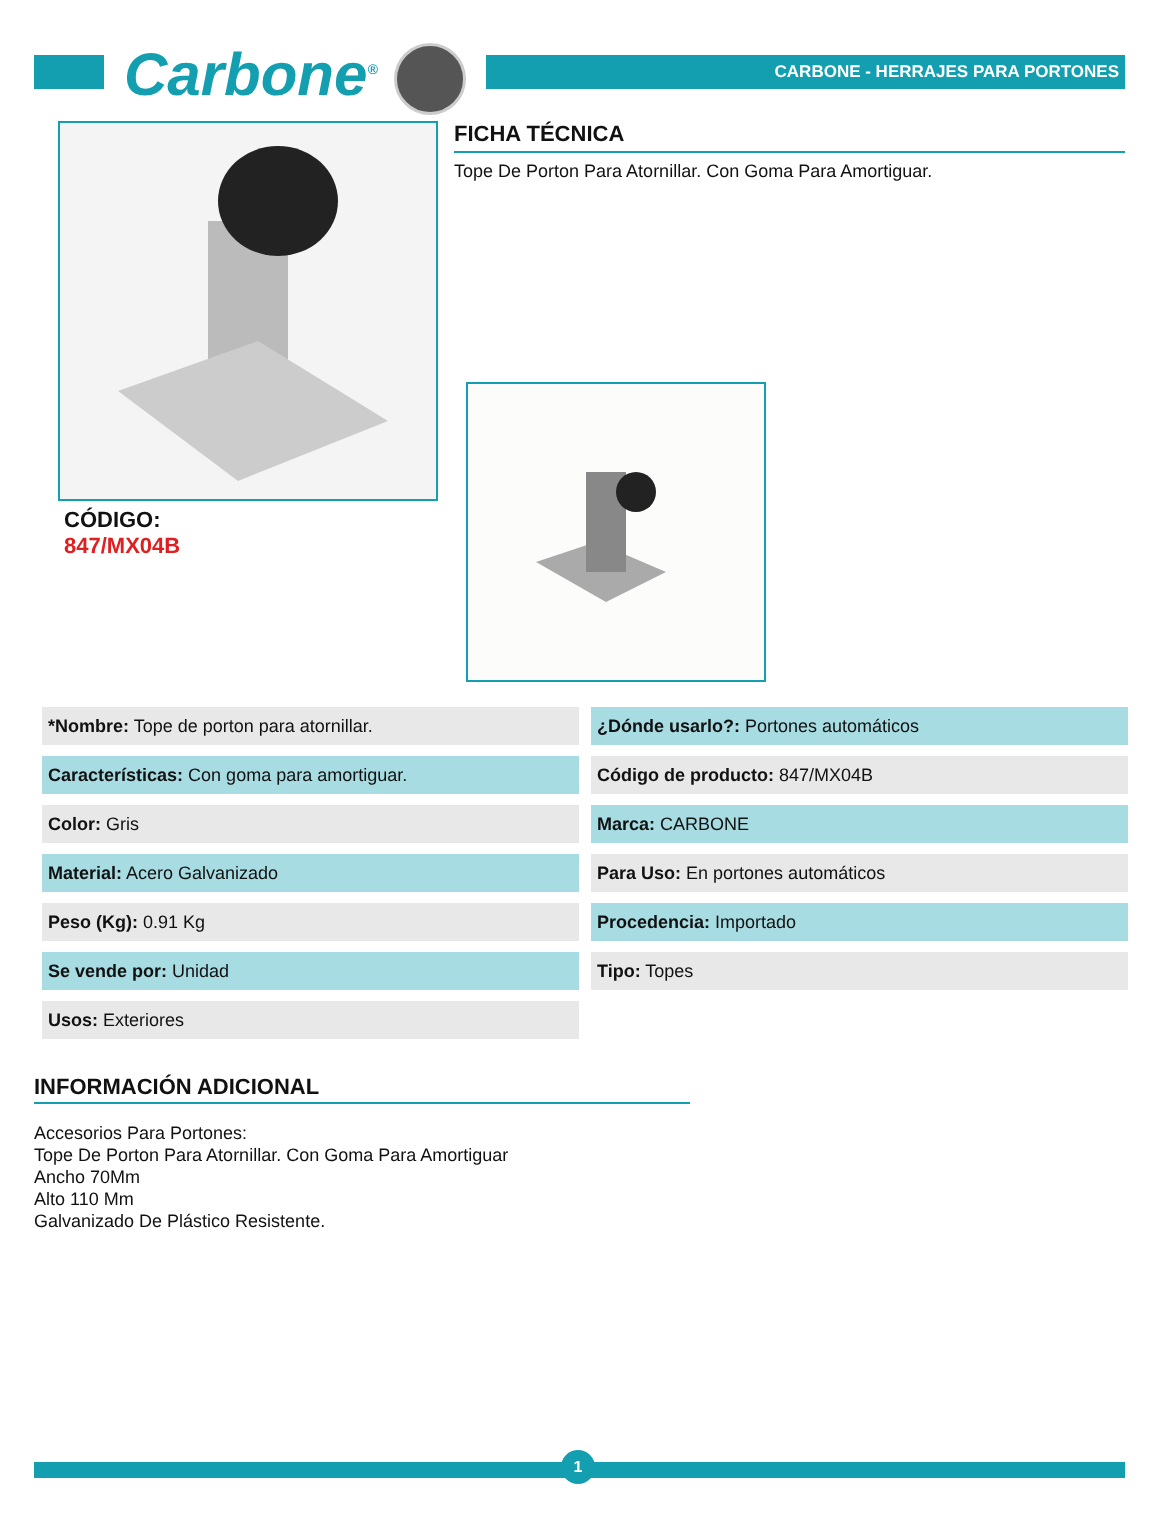Carbone<sup>®</sup>
CARBONE - HERRAJES PARA PORTONES
CÓDIGO:
847/MX04B
FICHA TÉCNICA
Tope De Porton Para Atornillar. Con Goma Para Amortiguar.
| *Nombre: Tope de porton para atornillar. | ¿Dónde usarlo?: Portones automáticos |
| Características: Con goma para amortiguar. | Código de producto: 847/MX04B |
| Color: Gris | Marca: CARBONE |
| Material: Acero Galvanizado | Para Uso: En portones automáticos |
| Peso (Kg): 0.91 Kg | Procedencia: Importado |
| Se vende por: Unidad | Tipo: Topes |
| Usos: Exteriores | |
INFORMACIÓN ADICIONAL
Accesorios Para Portones:
Tope De Porton Para Atornillar. Con Goma Para Amortiguar
Ancho 70Mm
Alto 110 Mm
Galvanizado De Plástico Resistente.
1